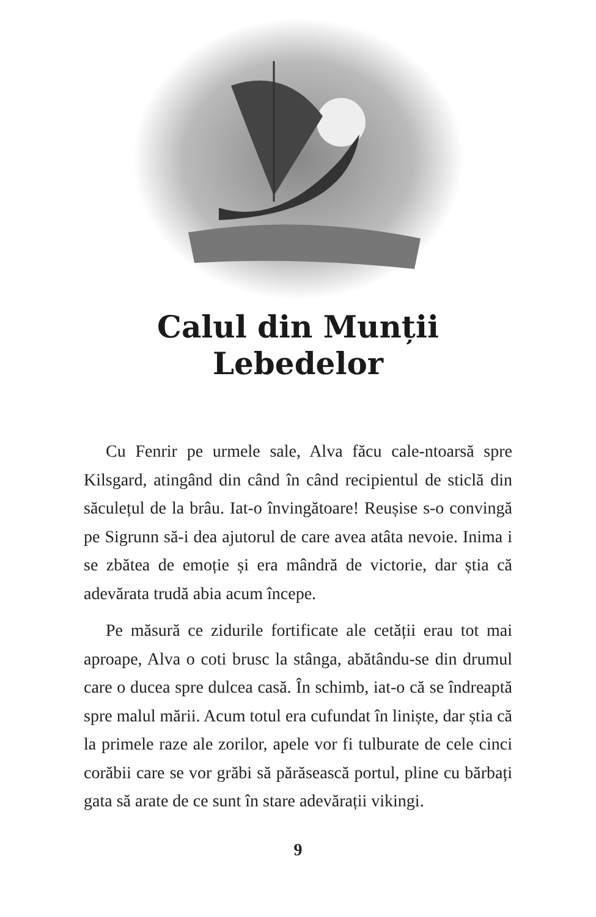Calul din Munții
Lebedelor
Cu Fenrir pe urmele sale, Alva făcu cale-ntoarsă spre Kilsgard, atingând din când în când recipientul de sticlă din săculețul de la brâu. Iat-o învingătoare! Reușise s-o convingă pe Sigrunn să-i dea ajutorul de care avea atâta nevoie. Inima i se zbătea de emoție și era mândră de victorie, dar știa că adevărata trudă abia acum începe.
Pe măsură ce zidurile fortificate ale cetății erau tot mai aproape, Alva o coti brusc la stânga, abătându-se din drumul care o ducea spre dulcea casă. În schimb, iat-o că se îndreaptă spre malul mării. Acum totul era cufundat în liniște, dar știa că la primele raze ale zorilor, apele vor fi tulburate de cele cinci corăbii care se vor grăbi să părăsească portul, pline cu bărbați gata să arate de ce sunt în stare adevărații vikingi.
9